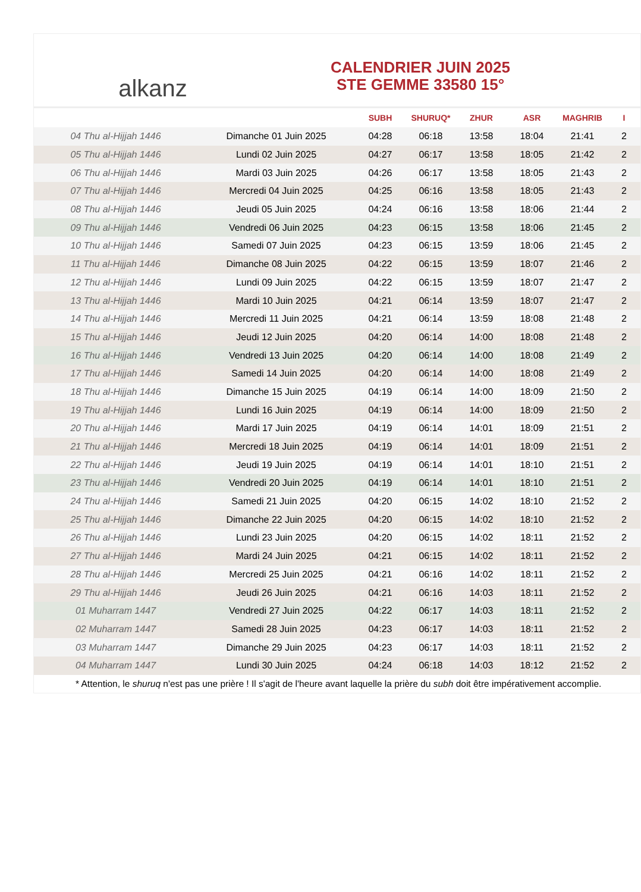alkanz
CALENDRIER JUIN 2025
STE GEMME 33580 15°
| | | SUBH | SHURUQ* | ZHUR | ASR | MAGHRIB | I |
| --- | --- | --- | --- | --- | --- | --- | --- |
| 04 Thu al-Hijjah 1446 | Dimanche 01 Juin 2025 | 04:28 | 06:18 | 13:58 | 18:04 | 21:41 | 2 |
| 05 Thu al-Hijjah 1446 | Lundi 02 Juin 2025 | 04:27 | 06:17 | 13:58 | 18:05 | 21:42 | 2 |
| 06 Thu al-Hijjah 1446 | Mardi 03 Juin 2025 | 04:26 | 06:17 | 13:58 | 18:05 | 21:43 | 2 |
| 07 Thu al-Hijjah 1446 | Mercredi 04 Juin 2025 | 04:25 | 06:16 | 13:58 | 18:05 | 21:43 | 2 |
| 08 Thu al-Hijjah 1446 | Jeudi 05 Juin 2025 | 04:24 | 06:16 | 13:58 | 18:06 | 21:44 | 2 |
| 09 Thu al-Hijjah 1446 | Vendredi 06 Juin 2025 | 04:23 | 06:15 | 13:58 | 18:06 | 21:45 | 2 |
| 10 Thu al-Hijjah 1446 | Samedi 07 Juin 2025 | 04:23 | 06:15 | 13:59 | 18:06 | 21:45 | 2 |
| 11 Thu al-Hijjah 1446 | Dimanche 08 Juin 2025 | 04:22 | 06:15 | 13:59 | 18:07 | 21:46 | 2 |
| 12 Thu al-Hijjah 1446 | Lundi 09 Juin 2025 | 04:22 | 06:15 | 13:59 | 18:07 | 21:47 | 2 |
| 13 Thu al-Hijjah 1446 | Mardi 10 Juin 2025 | 04:21 | 06:14 | 13:59 | 18:07 | 21:47 | 2 |
| 14 Thu al-Hijjah 1446 | Mercredi 11 Juin 2025 | 04:21 | 06:14 | 13:59 | 18:08 | 21:48 | 2 |
| 15 Thu al-Hijjah 1446 | Jeudi 12 Juin 2025 | 04:20 | 06:14 | 14:00 | 18:08 | 21:48 | 2 |
| 16 Thu al-Hijjah 1446 | Vendredi 13 Juin 2025 | 04:20 | 06:14 | 14:00 | 18:08 | 21:49 | 2 |
| 17 Thu al-Hijjah 1446 | Samedi 14 Juin 2025 | 04:20 | 06:14 | 14:00 | 18:08 | 21:49 | 2 |
| 18 Thu al-Hijjah 1446 | Dimanche 15 Juin 2025 | 04:19 | 06:14 | 14:00 | 18:09 | 21:50 | 2 |
| 19 Thu al-Hijjah 1446 | Lundi 16 Juin 2025 | 04:19 | 06:14 | 14:00 | 18:09 | 21:50 | 2 |
| 20 Thu al-Hijjah 1446 | Mardi 17 Juin 2025 | 04:19 | 06:14 | 14:01 | 18:09 | 21:51 | 2 |
| 21 Thu al-Hijjah 1446 | Mercredi 18 Juin 2025 | 04:19 | 06:14 | 14:01 | 18:09 | 21:51 | 2 |
| 22 Thu al-Hijjah 1446 | Jeudi 19 Juin 2025 | 04:19 | 06:14 | 14:01 | 18:10 | 21:51 | 2 |
| 23 Thu al-Hijjah 1446 | Vendredi 20 Juin 2025 | 04:19 | 06:14 | 14:01 | 18:10 | 21:51 | 2 |
| 24 Thu al-Hijjah 1446 | Samedi 21 Juin 2025 | 04:20 | 06:15 | 14:02 | 18:10 | 21:52 | 2 |
| 25 Thu al-Hijjah 1446 | Dimanche 22 Juin 2025 | 04:20 | 06:15 | 14:02 | 18:10 | 21:52 | 2 |
| 26 Thu al-Hijjah 1446 | Lundi 23 Juin 2025 | 04:20 | 06:15 | 14:02 | 18:11 | 21:52 | 2 |
| 27 Thu al-Hijjah 1446 | Mardi 24 Juin 2025 | 04:21 | 06:15 | 14:02 | 18:11 | 21:52 | 2 |
| 28 Thu al-Hijjah 1446 | Mercredi 25 Juin 2025 | 04:21 | 06:16 | 14:02 | 18:11 | 21:52 | 2 |
| 29 Thu al-Hijjah 1446 | Jeudi 26 Juin 2025 | 04:21 | 06:16 | 14:03 | 18:11 | 21:52 | 2 |
| 01 Muharram 1447 | Vendredi 27 Juin 2025 | 04:22 | 06:17 | 14:03 | 18:11 | 21:52 | 2 |
| 02 Muharram 1447 | Samedi 28 Juin 2025 | 04:23 | 06:17 | 14:03 | 18:11 | 21:52 | 2 |
| 03 Muharram 1447 | Dimanche 29 Juin 2025 | 04:23 | 06:17 | 14:03 | 18:11 | 21:52 | 2 |
| 04 Muharram 1447 | Lundi 30 Juin 2025 | 04:24 | 06:18 | 14:03 | 18:12 | 21:52 | 2 |
* Attention, le shuruq n'est pas une prière ! Il s'agit de l'heure avant laquelle la prière du subh doit être impérativement accomplie.